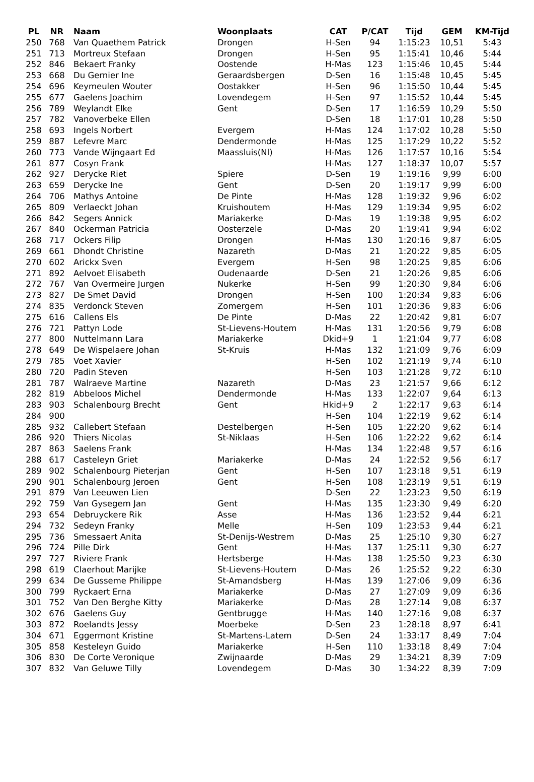| PL | NR | Naam | Woonplaats | CAT | P/CAT | Tijd | GEM | KM-Tijd |
| --- | --- | --- | --- | --- | --- | --- | --- | --- |
| 250 | 768 | Van Quaethem Patrick | Drongen | H-Sen | 94 | 1:15:23 | 10,51 | 5:43 |
| 251 | 713 | Mortreux Stefaan | Drongen | H-Sen | 95 | 1:15:41 | 10,46 | 5:44 |
| 252 | 846 | Bekaert Franky | Oostende | H-Mas | 123 | 1:15:46 | 10,45 | 5:44 |
| 253 | 668 | Du Gernier Ine | Geraardsbergen | D-Sen | 16 | 1:15:48 | 10,45 | 5:45 |
| 254 | 696 | Keymeulen Wouter | Oostakker | H-Sen | 96 | 1:15:50 | 10,44 | 5:45 |
| 255 | 677 | Gaelens Joachim | Lovendegem | H-Sen | 97 | 1:15:52 | 10,44 | 5:45 |
| 256 | 789 | Weylandt Elke | Gent | D-Sen | 17 | 1:16:59 | 10,29 | 5:50 |
| 257 | 782 | Vanoverbeke Ellen | | D-Sen | 18 | 1:17:01 | 10,28 | 5:50 |
| 258 | 693 | Ingels Norbert | Evergem | H-Mas | 124 | 1:17:02 | 10,28 | 5:50 |
| 259 | 887 | Lefevre Marc | Dendermonde | H-Mas | 125 | 1:17:29 | 10,22 | 5:52 |
| 260 | 773 | Vande Wijngaart Ed | Maassluis(Nl) | H-Mas | 126 | 1:17:57 | 10,16 | 5:54 |
| 261 | 877 | Cosyn Frank | | H-Mas | 127 | 1:18:37 | 10,07 | 5:57 |
| 262 | 927 | Derycke Riet | Spiere | D-Sen | 19 | 1:19:16 | 9,99 | 6:00 |
| 263 | 659 | Derycke Ine | Gent | D-Sen | 20 | 1:19:17 | 9,99 | 6:00 |
| 264 | 706 | Mathys Antoine | De Pinte | H-Mas | 128 | 1:19:32 | 9,96 | 6:02 |
| 265 | 809 | Verlaeckt Johan | Kruishoutem | H-Mas | 129 | 1:19:34 | 9,95 | 6:02 |
| 266 | 842 | Segers Annick | Mariakerke | D-Mas | 19 | 1:19:38 | 9,95 | 6:02 |
| 267 | 840 | Ockerman Patricia | Oosterzele | D-Mas | 20 | 1:19:41 | 9,94 | 6:02 |
| 268 | 717 | Ockers Filip | Drongen | H-Mas | 130 | 1:20:16 | 9,87 | 6:05 |
| 269 | 661 | Dhondt Christine | Nazareth | D-Mas | 21 | 1:20:22 | 9,85 | 6:05 |
| 270 | 602 | Arickx Sven | Evergem | H-Sen | 98 | 1:20:25 | 9,85 | 6:06 |
| 271 | 892 | Aelvoet Elisabeth | Oudenaarde | D-Sen | 21 | 1:20:26 | 9,85 | 6:06 |
| 272 | 767 | Van Overmeire Jurgen | Nukerke | H-Sen | 99 | 1:20:30 | 9,84 | 6:06 |
| 273 | 827 | De Smet David | Drongen | H-Sen | 100 | 1:20:34 | 9,83 | 6:06 |
| 274 | 835 | Verdonck Steven | Zomergem | H-Sen | 101 | 1:20:36 | 9,83 | 6:06 |
| 275 | 616 | Callens Els | De Pinte | D-Mas | 22 | 1:20:42 | 9,81 | 6:07 |
| 276 | 721 | Pattyn Lode | St-Lievens-Houtem | H-Mas | 131 | 1:20:56 | 9,79 | 6:08 |
| 277 | 800 | Nuttelmann Lara | Mariakerke | Dkid+9 | 1 | 1:21:04 | 9,77 | 6:08 |
| 278 | 649 | De Wispelaere Johan | St-Kruis | H-Mas | 132 | 1:21:09 | 9,76 | 6:09 |
| 279 | 785 | Voet Xavier | | H-Sen | 102 | 1:21:19 | 9,74 | 6:10 |
| 280 | 720 | Padin Steven | | H-Sen | 103 | 1:21:28 | 9,72 | 6:10 |
| 281 | 787 | Walraeve Martine | Nazareth | D-Mas | 23 | 1:21:57 | 9,66 | 6:12 |
| 282 | 819 | Abbeloos Michel | Dendermonde | H-Mas | 133 | 1:22:07 | 9,64 | 6:13 |
| 283 | 903 | Schalenbourg Brecht | Gent | Hkid+9 | 2 | 1:22:17 | 9,63 | 6:14 |
| 284 | 900 | | | H-Sen | 104 | 1:22:19 | 9,62 | 6:14 |
| 285 | 932 | Callebert Stefaan | Destelbergen | H-Sen | 105 | 1:22:20 | 9,62 | 6:14 |
| 286 | 920 | Thiers Nicolas | St-Niklaas | H-Sen | 106 | 1:22:22 | 9,62 | 6:14 |
| 287 | 863 | Saelens Frank | | H-Mas | 134 | 1:22:48 | 9,57 | 6:16 |
| 288 | 617 | Casteleyn Griet | Mariakerke | D-Mas | 24 | 1:22:52 | 9,56 | 6:17 |
| 289 | 902 | Schalenbourg Pieterjan | Gent | H-Sen | 107 | 1:23:18 | 9,51 | 6:19 |
| 290 | 901 | Schalenbourg Jeroen | Gent | H-Sen | 108 | 1:23:19 | 9,51 | 6:19 |
| 291 | 879 | Van Leeuwen Lien | | D-Sen | 22 | 1:23:23 | 9,50 | 6:19 |
| 292 | 759 | Van Gysegem Jan | Gent | H-Mas | 135 | 1:23:30 | 9,49 | 6:20 |
| 293 | 654 | Debruyckere Rik | Asse | H-Mas | 136 | 1:23:52 | 9,44 | 6:21 |
| 294 | 732 | Sedeyn Franky | Melle | H-Sen | 109 | 1:23:53 | 9,44 | 6:21 |
| 295 | 736 | Smessaert Anita | St-Denijs-Westrem | D-Mas | 25 | 1:25:10 | 9,30 | 6:27 |
| 296 | 724 | Pille Dirk | Gent | H-Mas | 137 | 1:25:11 | 9,30 | 6:27 |
| 297 | 727 | Riviere Frank | Hertsberge | H-Mas | 138 | 1:25:50 | 9,23 | 6:30 |
| 298 | 619 | Claerhout Marijke | St-Lievens-Houtem | D-Mas | 26 | 1:25:52 | 9,22 | 6:30 |
| 299 | 634 | De Gusseme Philippe | St-Amandsberg | H-Mas | 139 | 1:27:06 | 9,09 | 6:36 |
| 300 | 799 | Ryckaert Erna | Mariakerke | D-Mas | 27 | 1:27:09 | 9,09 | 6:36 |
| 301 | 752 | Van Den Berghe Kitty | Mariakerke | D-Mas | 28 | 1:27:14 | 9,08 | 6:37 |
| 302 | 676 | Gaelens Guy | Gentbrugge | H-Mas | 140 | 1:27:16 | 9,08 | 6:37 |
| 303 | 872 | Roelandts Jessy | Moerbeke | D-Sen | 23 | 1:28:18 | 8,97 | 6:41 |
| 304 | 671 | Eggermont Kristine | St-Martens-Latem | D-Sen | 24 | 1:33:17 | 8,49 | 7:04 |
| 305 | 858 | Kesteleyn Guido | Mariakerke | H-Sen | 110 | 1:33:18 | 8,49 | 7:04 |
| 306 | 830 | De Corte Veronique | Zwijnaarde | D-Mas | 29 | 1:34:21 | 8,39 | 7:09 |
| 307 | 832 | Van Geluwe Tilly | Lovendegem | D-Mas | 30 | 1:34:22 | 8,39 | 7:09 |